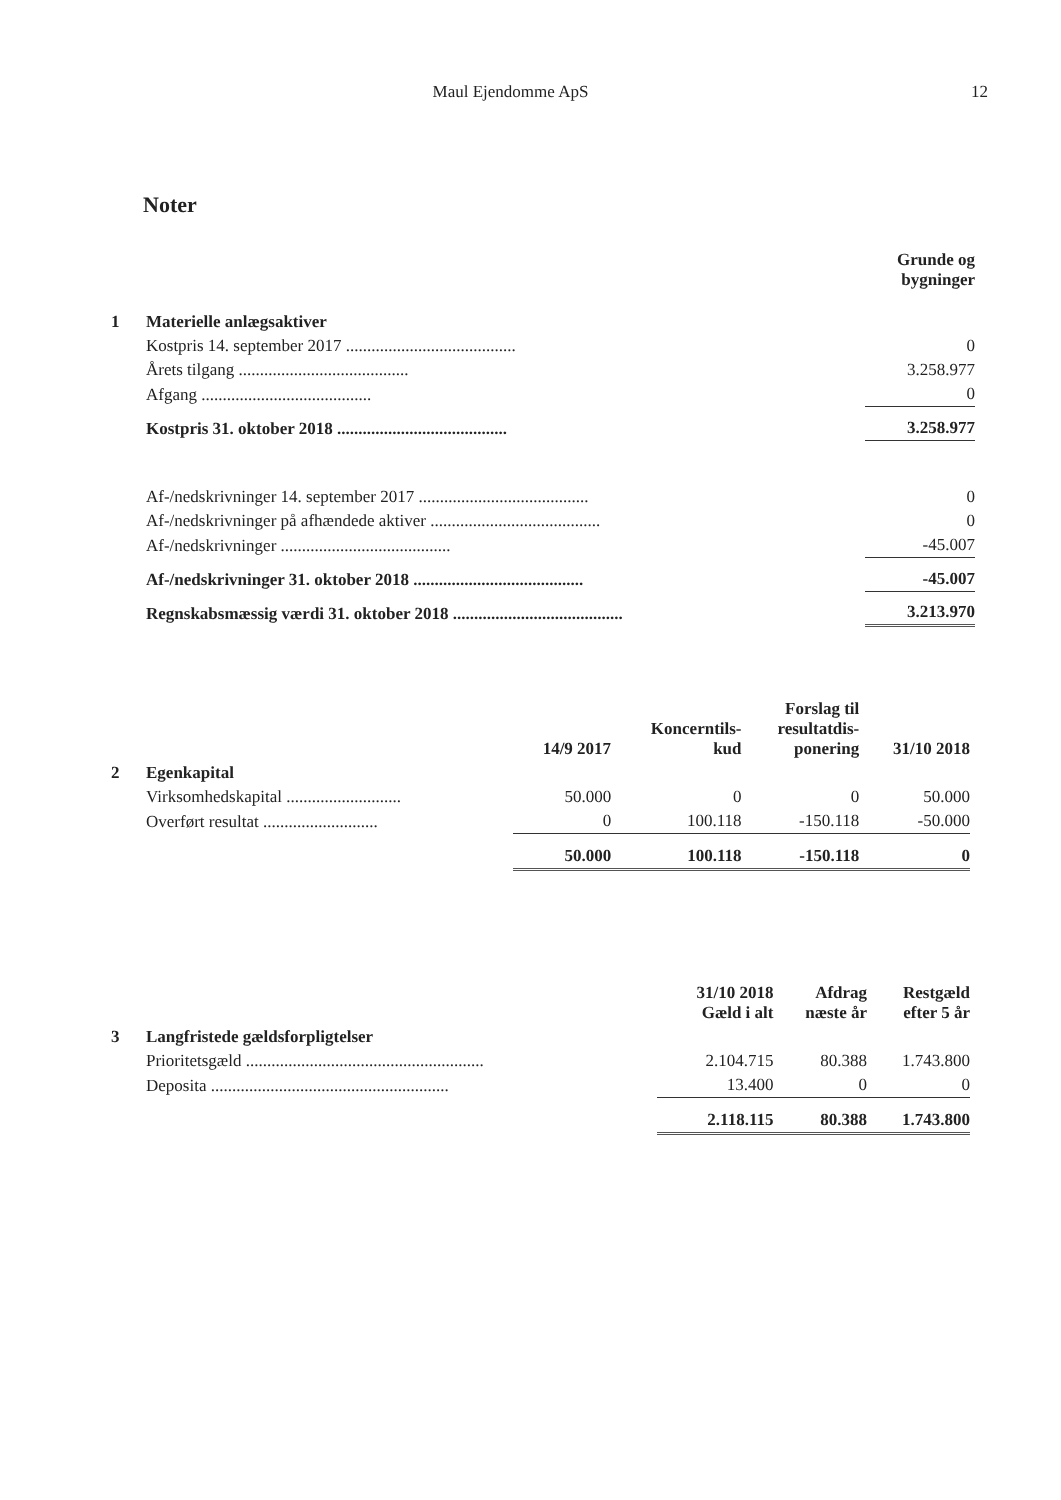Maul Ejendomme ApS 12
Noter
| | | Grunde og bygninger |
| 1 | Materielle anlægsaktiver | |
| | Kostpris 14. september 2017 ........................................ | 0 |
| | Årets tilgang ........................................ | 3.258.977 |
| | Afgang ........................................ | 0 |
| | Kostpris 31. oktober 2018 ........................................ | 3.258.977 |
| | Af-/nedskrivninger 14. september 2017 ........................................ | 0 |
| | Af-/nedskrivninger på afhændede aktiver ........................................ | 0 |
| | Af-/nedskrivninger ........................................ | -45.007 |
| | Af-/nedskrivninger 31. oktober 2018 ........................................ | -45.007 |
| | Regnskabsmæssig værdi 31. oktober 2018 ........................................ | 3.213.970 |
| | | 14/9 2017 | Koncerntils- kud | Forslag til resultatdis- ponering | 31/10 2018 |
| 2 | Egenkapital | | | | |
| | Virksomhedskapital ........................... | 50.000 | 0 | 0 | 50.000 |
| | Overført resultat ........................... | 0 | 100.118 | -150.118 | -50.000 |
| | | 50.000 | 100.118 | -150.118 | 0 |
| | | 31/10 2018 Gæld i alt | Afdrag næste år | Restgæld efter 5 år |
| 3 | Langfristede gældsforpligtelser | | | |
| | Prioritetsgæld ........................................................ | 2.104.715 | 80.388 | 1.743.800 |
| | Deposita ........................................................ | 13.400 | 0 | 0 |
| | | 2.118.115 | 80.388 | 1.743.800 |